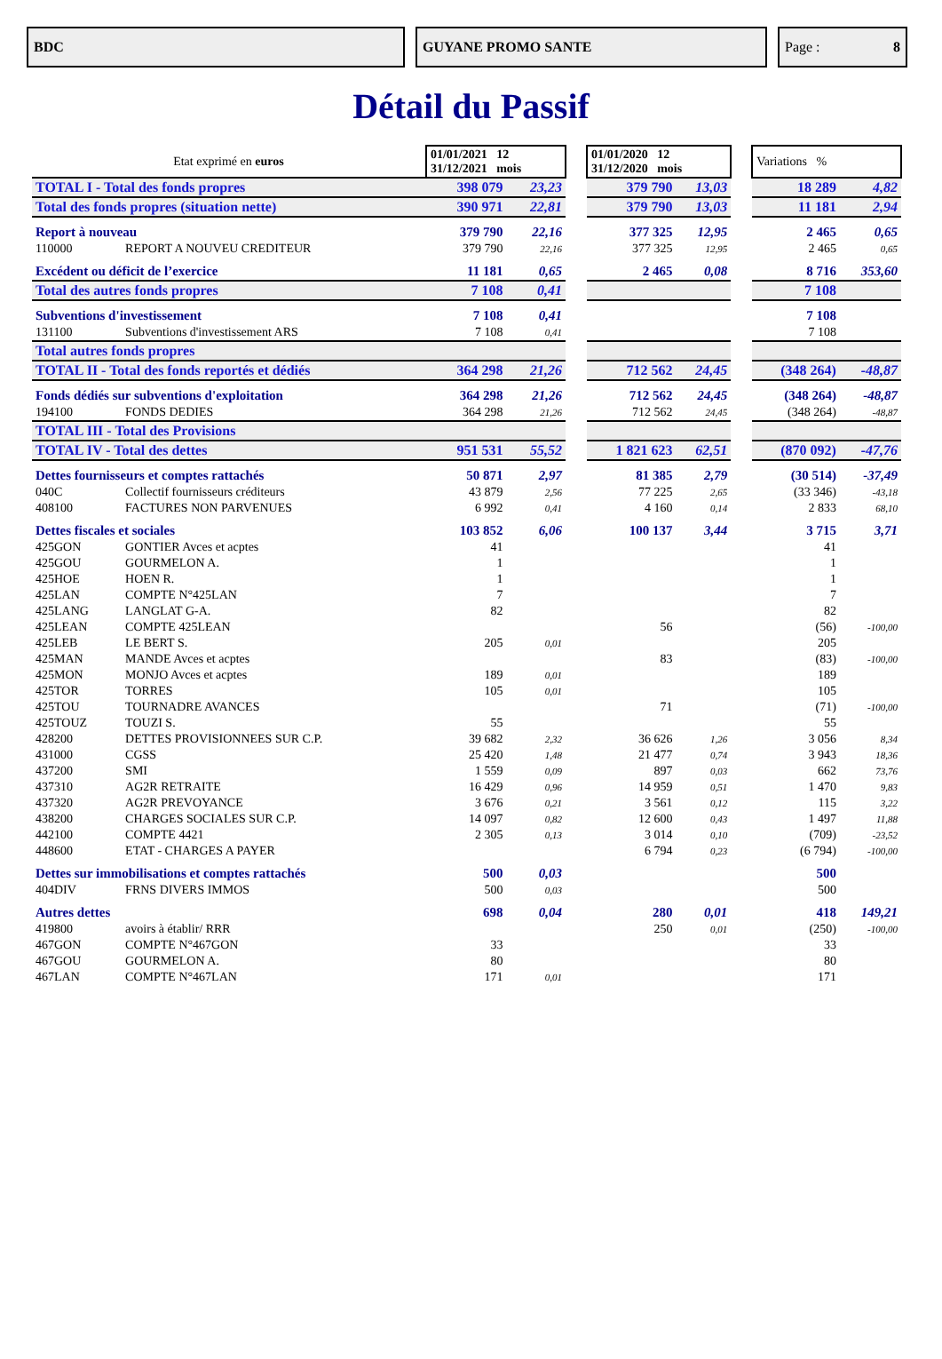BDC GUYANE PROMO SANTE Page : 8
Détail du Passif
| Etat exprimé en euros | | 01/01/2021 12 31/12/2021 mois | | | 01/01/2020 12 31/12/2020 mois | | | Variations % | |
| TOTAL I - Total des fonds propres | | 398 079 | 23,23 | | 379 790 | 13,03 | | 18 289 | 4,82 |
| Total des fonds propres (situation nette) | | 390 971 | 22,81 | | 379 790 | 13,03 | | 11 181 | 2,94 |
| Report à nouveau | | 379 790 | 22,16 | | 377 325 | 12,95 | | 2 465 | 0,65 |
| 110000 | REPORT A NOUVEU CREDITEUR | 379 790 | 22,16 | | 377 325 | 12,95 | | 2 465 | 0,65 |
| Excédent ou déficit de l’exercice | | 11 181 | 0,65 | | 2 465 | 0,08 | | 8 716 | 353,60 |
| Total des autres fonds propres | | 7 108 | 0,41 | | | | | 7 108 | |
| Subventions d'investissement | | 7 108 | 0,41 | | | | | 7 108 | |
| 131100 | Subventions d'investissement ARS | 7 108 | 0,41 | | | | | 7 108 | |
| Total autres fonds propres | | | | | | | | | |
| TOTAL II - Total des fonds reportés et dédiés | | 364 298 | 21,26 | | 712 562 | 24,45 | | (348 264) | -48,87 |
| Fonds dédiés sur subventions d'exploitation | | 364 298 | 21,26 | | 712 562 | 24,45 | | (348 264) | -48,87 |
| 194100 | FONDS DEDIES | 364 298 | 21,26 | | 712 562 | 24,45 | | (348 264) | -48,87 |
| TOTAL III - Total des Provisions | | | | | | | | | |
| TOTAL IV - Total des dettes | | 951 531 | 55,52 | | 1 821 623 | 62,51 | | (870 092) | -47,76 |
| Dettes fournisseurs et comptes rattachés | | 50 871 | 2,97 | | 81 385 | 2,79 | | (30 514) | -37,49 |
| 040C | Collectif fournisseurs créditeurs | 43 879 | 2,56 | | 77 225 | 2,65 | | (33 346) | -43,18 |
| 408100 | FACTURES NON PARVENUES | 6 992 | 0,41 | | 4 160 | 0,14 | | 2 833 | 68,10 |
| Dettes fiscales et sociales | | 103 852 | 6,06 | | 100 137 | 3,44 | | 3 715 | 3,71 |
| 425GON | GONTIER Avces et acptes | 41 | | | | | | 41 | |
| 425GOU | GOURMELON A. | 1 | | | | | | 1 | |
| 425HOE | HOEN R. | 1 | | | | | | 1 | |
| 425LAN | COMPTE N°425LAN | 7 | | | | | | 7 | |
| 425LANG | LANGLAT G-A. | 82 | | | | | | 82 | |
| 425LEAN | COMPTE 425LEAN | | | | 56 | | | (56) | -100,00 |
| 425LEB | LE BERT S. | 205 | 0,01 | | | | | 205 | |
| 425MAN | MANDE Avces et acptes | | | | 83 | | | (83) | -100,00 |
| 425MON | MONJO Avces et acptes | 189 | 0,01 | | | | | 189 | |
| 425TOR | TORRES | 105 | 0,01 | | | | | 105 | |
| 425TOU | TOURNADRE AVANCES | | | | 71 | | | (71) | -100,00 |
| 425TOUZ | TOUZI S. | 55 | | | | | | 55 | |
| 428200 | DETTES PROVISIONNEES SUR C.P. | 39 682 | 2,32 | | 36 626 | 1,26 | | 3 056 | 8,34 |
| 431000 | CGSS | 25 420 | 1,48 | | 21 477 | 0,74 | | 3 943 | 18,36 |
| 437200 | SMI | 1 559 | 0,09 | | 897 | 0,03 | | 662 | 73,76 |
| 437310 | AG2R RETRAITE | 16 429 | 0,96 | | 14 959 | 0,51 | | 1 470 | 9,83 |
| 437320 | AG2R PREVOYANCE | 3 676 | 0,21 | | 3 561 | 0,12 | | 115 | 3,22 |
| 438200 | CHARGES SOCIALES SUR C.P. | 14 097 | 0,82 | | 12 600 | 0,43 | | 1 497 | 11,88 |
| 442100 | COMPTE 4421 | 2 305 | 0,13 | | 3 014 | 0,10 | | (709) | -23,52 |
| 448600 | ETAT - CHARGES A PAYER | | | | 6 794 | 0,23 | | (6 794) | -100,00 |
| Dettes sur immobilisations et comptes rattachés | | 500 | 0,03 | | | | | 500 | |
| 404DIV | FRNS DIVERS IMMOS | 500 | 0,03 | | | | | 500 | |
| Autres dettes | | 698 | 0,04 | | 280 | 0,01 | | 418 | 149,21 |
| 419800 | avoirs à établir/ RRR | | | | 250 | 0,01 | | (250) | -100,00 |
| 467GON | COMPTE N°467GON | 33 | | | | | | 33 | |
| 467GOU | GOURMELON A. | 80 | | | | | | 80 | |
| 467LAN | COMPTE N°467LAN | 171 | 0,01 | | | | | 171 | |